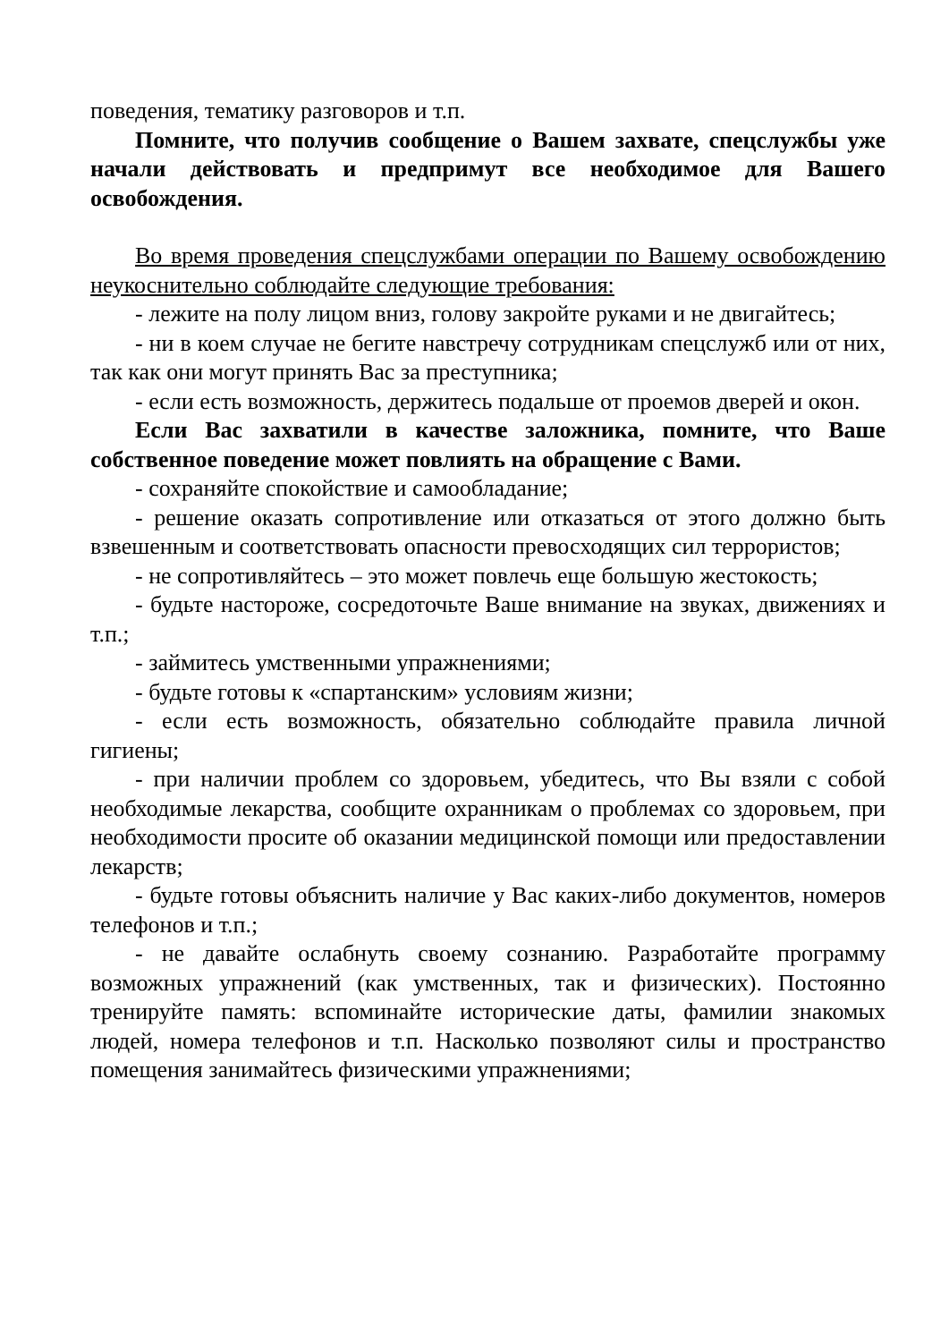поведения, тематику разговоров и т.п.
Помните, что получив сообщение о Вашем захвате, спецслужбы уже начали действовать и предпримут все необходимое для Вашего освобождения.
Во время проведения спецслужбами операции по Вашему освобождению неукоснительно соблюдайте следующие требования:
- лежите на полу лицом вниз, голову закройте руками и не двигайтесь;
- ни в коем случае не бегите навстречу сотрудникам спецслужб или от них, так как они могут принять Вас за преступника;
- если есть возможность, держитесь подальше от проемов дверей и окон.
Если Вас захватили в качестве заложника, помните, что Ваше собственное поведение может повлиять на обращение с Вами.
- сохраняйте спокойствие и самообладание;
- решение оказать сопротивление или отказаться от этого должно быть взвешенным и соответствовать опасности превосходящих сил террористов;
- не сопротивляйтесь – это может повлечь еще большую жестокость;
- будьте настороже, сосредоточьте Ваше внимание на звуках, движениях и т.п.;
- займитесь умственными упражнениями;
- будьте готовы к «спартанским» условиям жизни;
- если есть возможность, обязательно соблюдайте правила личной гигиены;
- при наличии проблем со здоровьем, убедитесь, что Вы взяли с собой необходимые лекарства, сообщите охранникам о проблемах со здоровьем, при необходимости просите об оказании медицинской помощи или предоставлении лекарств;
- будьте готовы объяснить наличие у Вас каких-либо документов, номеров телефонов и т.п.;
- не давайте ослабнуть своему сознанию. Разработайте программу возможных упражнений (как умственных, так и физических). Постоянно тренируйте память: вспоминайте исторические даты, фамилии знакомых людей, номера телефонов и т.п. Насколько позволяют силы и пространство помещения занимайтесь физическими упражнениями;